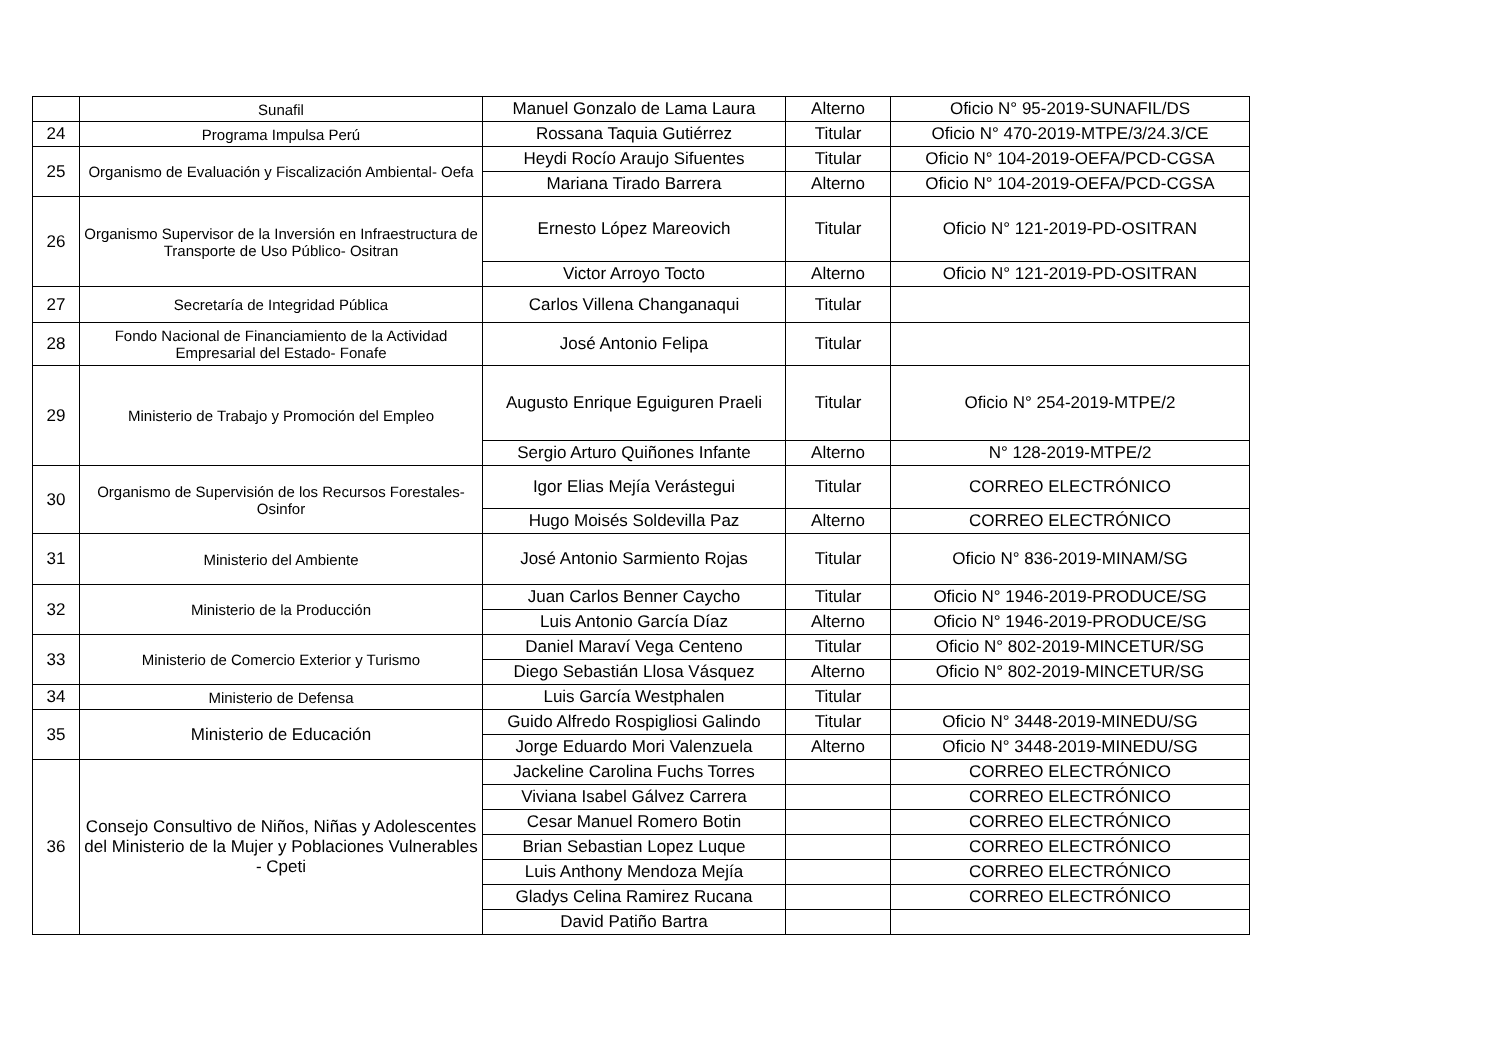| | Sunafil | Manuel Gonzalo de Lama Laura | Alterno | Oficio N° 95-2019-SUNAFIL/DS |
| 24 | Programa Impulsa Perú | Rossana Taquia Gutiérrez | Titular | Oficio N° 470-2019-MTPE/3/24.3/CE |
| 25 | Organismo de Evaluación y Fiscalización Ambiental- Oefa | Heydi Rocío Araujo Sifuentes | Titular | Oficio N° 104-2019-OEFA/PCD-CGSA |
| | | Mariana Tirado Barrera | Alterno | Oficio N° 104-2019-OEFA/PCD-CGSA |
| 26 | Organismo Supervisor de la Inversión en Infraestructura de Transporte de Uso Público- Ositran | Ernesto López Mareovich | Titular | Oficio N° 121-2019-PD-OSITRAN |
| | | Victor Arroyo Tocto | Alterno | Oficio N° 121-2019-PD-OSITRAN |
| 27 | Secretaría de Integridad Pública | Carlos Villena Changanaqui | Titular | |
| 28 | Fondo Nacional de Financiamiento de la Actividad Empresarial del Estado- Fonafe | José Antonio Felipa | Titular | |
| 29 | Ministerio de Trabajo y Promoción del Empleo | Augusto Enrique Eguiguren Praeli | Titular | Oficio N° 254-2019-MTPE/2 |
| | | Sergio Arturo Quiñones Infante | Alterno | N° 128-2019-MTPE/2 |
| 30 | Organismo de Supervisión de los Recursos Forestales- Osinfor | Igor Elias Mejía Verástegui | Titular | CORREO ELECTRÓNICO |
| | | Hugo Moisés Soldevilla Paz | Alterno | CORREO ELECTRÓNICO |
| 31 | Ministerio del Ambiente | José Antonio Sarmiento Rojas | Titular | Oficio N° 836-2019-MINAM/SG |
| 32 | Ministerio de la Producción | Juan Carlos Benner Caycho | Titular | Oficio N° 1946-2019-PRODUCE/SG |
| | | Luis Antonio García Díaz | Alterno | Oficio N° 1946-2019-PRODUCE/SG |
| 33 | Ministerio de Comercio Exterior y Turismo | Daniel Maraví Vega Centeno | Titular | Oficio N° 802-2019-MINCETUR/SG |
| | | Diego Sebastián Llosa Vásquez | Alterno | Oficio N° 802-2019-MINCETUR/SG |
| 34 | Ministerio de Defensa | Luis García Westphalen | Titular | |
| 35 | Ministerio de Educación | Guido Alfredo Rospigliosi Galindo | Titular | Oficio N° 3448-2019-MINEDU/SG |
| | | Jorge Eduardo Mori Valenzuela | Alterno | Oficio N° 3448-2019-MINEDU/SG |
| 36 | Consejo Consultivo de Niños, Niñas y Adolescentes del Ministerio de la Mujer y Poblaciones Vulnerables - Cpeti | Jackeline Carolina Fuchs Torres | | CORREO ELECTRÓNICO |
| | | Viviana Isabel Gálvez Carrera | | CORREO ELECTRÓNICO |
| | | Cesar Manuel Romero Botin | | CORREO ELECTRÓNICO |
| | | Brian Sebastian Lopez Luque | | CORREO ELECTRÓNICO |
| | | Luis Anthony Mendoza Mejía | | CORREO ELECTRÓNICO |
| | | Gladys Celina Ramirez Rucana | | CORREO ELECTRÓNICO |
| | | David Patiño Bartra | | |